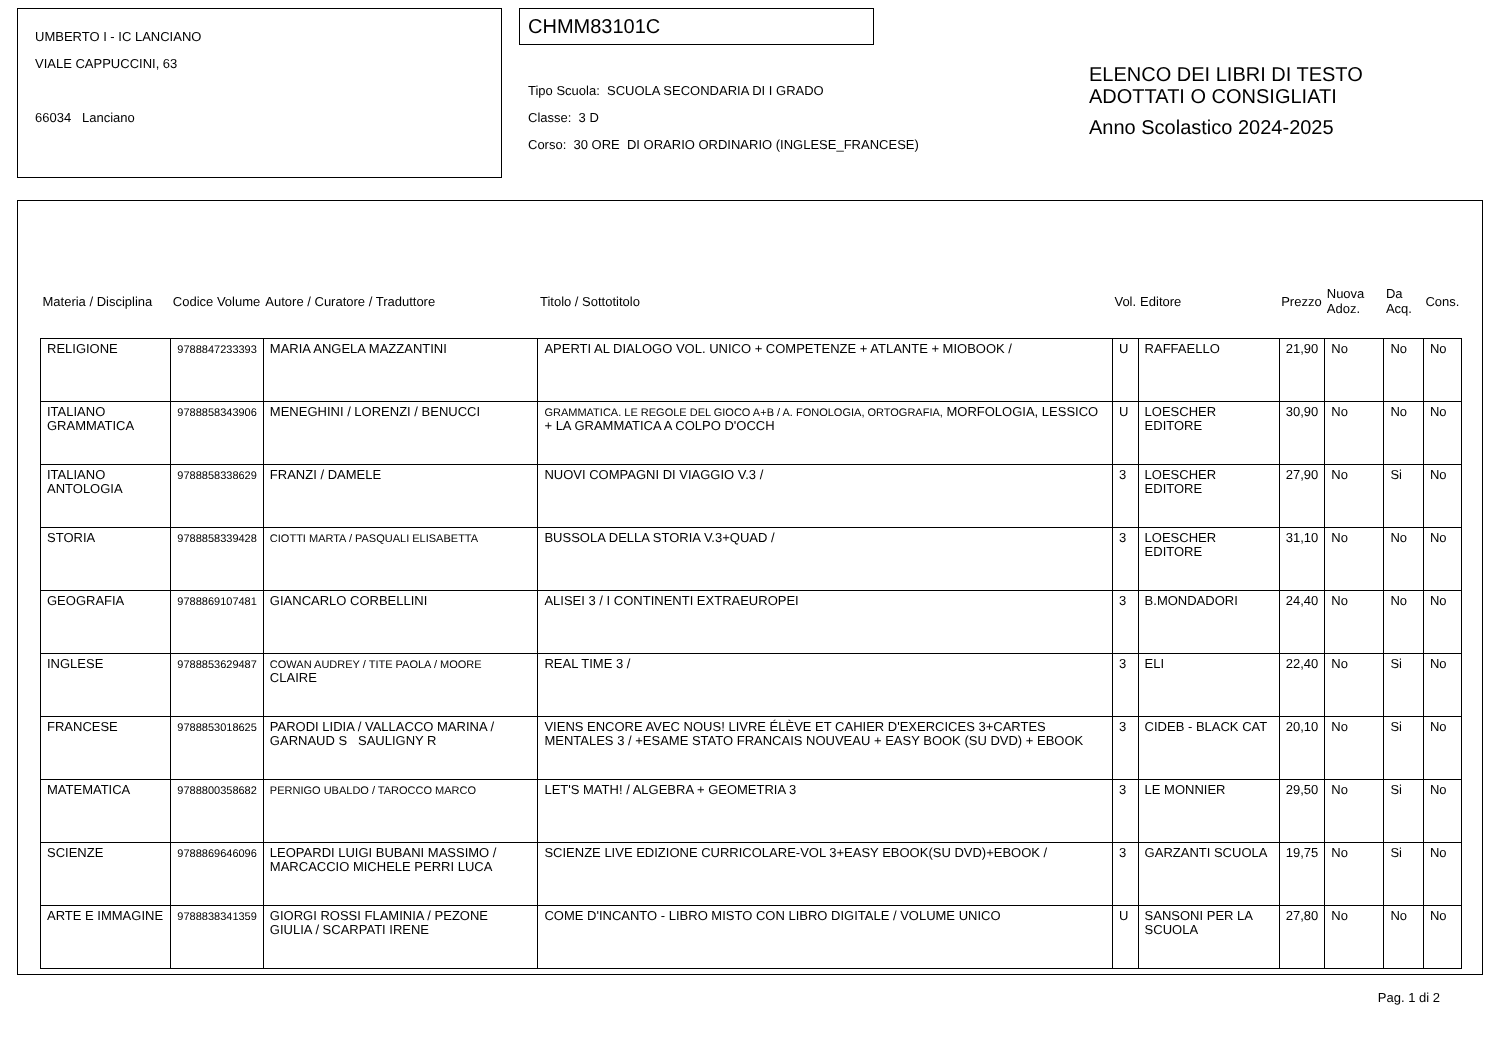UMBERTO I - IC LANCIANO
VIALE CAPPUCCINI, 63
66034 Lanciano
CHMM83101C
Tipo Scuola: SCUOLA SECONDARIA DI I GRADO
Classe: 3 D
Corso: 30 ORE DI ORARIO ORDINARIO (INGLESE_FRANCESE)
ELENCO DEI LIBRI DI TESTO
ADOTTATI O CONSIGLIATI
Anno Scolastico 2024-2025
| Materia / Disciplina | Codice Volume | Autore / Curatore / Traduttore | Titolo / Sottotitolo | Vol. | Editore | Prezzo | Nuova Adoz. | Da Acq. | Cons. |
| --- | --- | --- | --- | --- | --- | --- | --- | --- | --- |
| RELIGIONE | 9788847233393 | MARIA ANGELA MAZZANTINI | APERTI AL DIALOGO VOL. UNICO + COMPETENZE + ATLANTE + MIOBOOK / | U | RAFFAELLO | 21,90 | No | No | No |
| ITALIANO GRAMMATICA | 9788858343906 | MENEGHINI / LORENZI / BENUCCI | GRAMMATICA. LE REGOLE DEL GIOCO A+B / A. FONOLOGIA, ORTOGRAFIA, MORFOLOGIA, LESSICO + LA GRAMMATICA A COLPO D'OCCH | U | LOESCHER EDITORE | 30,90 | No | No | No |
| ITALIANO ANTOLOGIA | 9788858338629 | FRANZI / DAMELE | NUOVI COMPAGNI DI VIAGGIO V.3 / | 3 | LOESCHER EDITORE | 27,90 | No | Si | No |
| STORIA | 9788858339428 | CIOTTI MARTA / PASQUALI ELISABETTA | BUSSOLA DELLA STORIA V.3+QUAD / | 3 | LOESCHER EDITORE | 31,10 | No | No | No |
| GEOGRAFIA | 9788869107481 | GIANCARLO CORBELLINI | ALISEI 3 / I CONTINENTI EXTRAEUROPEI | 3 | B.MONDADORI | 24,40 | No | No | No |
| INGLESE | 9788853629487 | COWAN AUDREY / TITE PAOLA / MOORE CLAIRE | REAL TIME 3 / | 3 | ELI | 22,40 | No | Si | No |
| FRANCESE | 9788853018625 | PARODI LIDIA / VALLACCO MARINA / GARNAUD S SAULIGNY R | VIENS ENCORE AVEC NOUS! LIVRE ÉLÈVE ET CAHIER D'EXERCICES 3+CARTES MENTALES 3 / +ESAME STATO FRANCAIS NOUVEAU + EASY BOOK (SU DVD) + EBOOK | 3 | CIDEB - BLACK CAT | 20,10 | No | Si | No |
| MATEMATICA | 9788800358682 | PERNIGO UBALDO / TAROCCO MARCO | LET'S MATH! / ALGEBRA + GEOMETRIA 3 | 3 | LE MONNIER | 29,50 | No | Si | No |
| SCIENZE | 9788869646096 | LEOPARDI LUIGI BUBANI MASSIMO / MARCACCIO MICHELE PERRI LUCA | SCIENZE LIVE EDIZIONE CURRICOLARE-VOL 3+EASY EBOOK(SU DVD)+EBOOK / | 3 | GARZANTI SCUOLA | 19,75 | No | Si | No |
| ARTE E IMMAGINE | 9788838341359 | GIORGI ROSSI FLAMINIA / PEZONE GIULIA / SCARPATI IRENE | COME D'INCANTO - LIBRO MISTO CON LIBRO DIGITALE / VOLUME UNICO | U | SANSONI PER LA SCUOLA | 27,80 | No | No | No |
Pag. 1 di 2